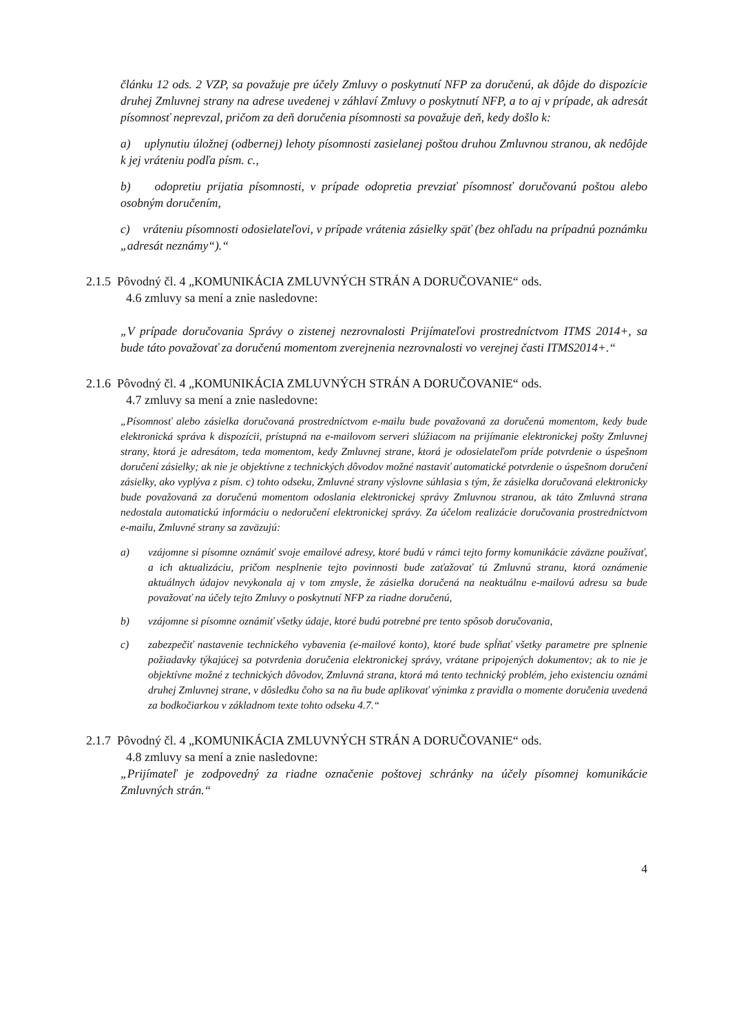článku 12 ods. 2 VZP, sa považuje pre účely Zmluvy o poskytnutí NFP za doručenú, ak dôjde do dispozície druhej Zmluvnej strany na adrese uvedenej v záhlaví Zmluvy o poskytnutí NFP, a to aj v prípade, ak adresát písomnosť neprevzal, pričom za deň doručenia písomnosti sa považuje deň, kedy došlo k:
a) uplynutiu úložnej (odbernej) lehoty písomnosti zasielanej poštou druhou Zmluvnou stranou, ak nedôjde k jej vráteniu podľa písm. c.,
b) odopretiu prijatia písomnosti, v prípade odopretia prevziať písomnosť doručovanú poštou alebo osobným doručením,
c) vráteniu písomnosti odosielateľovi, v prípade vrátenia zásielky späť (bez ohľadu na prípadnú poznámku „adresát neznámy“).“
2.1.5 Pôvodný čl. 4 „KOMUNIKÁCIA ZMLUVNÝCH STRÁN A DORUČOVANIE“ ods.
4.6 zmluvy sa mení a znie nasledovne:
„V prípade doručovania Správy o zistenej nezrovnalosti Prijímateľovi prostredníctvom ITMS 2014+, sa bude táto považovať za doručenú momentom zverejnenia nezrovnalosti vo verejnej časti ITMS2014+.“
2.1.6 Pôvodný čl. 4 „KOMUNIKÁCIA ZMLUVNÝCH STRÁN A DORUČOVANIE“ ods.
4.7 zmluvy sa mení a znie nasledovne:
„Písomnosť alebo zásielka doručovaná prostredníctvom e-mailu bude považovaná za doručenú momentom, kedy bude elektronická správa k dispozícii, prístupná na e-mailovom serveri slúžiacom na prijímanie elektronickej pošty Zmluvnej strany, ktorá je adresátom, teda momentom, kedy Zmluvnej strane, ktorá je odosielateľom príde potvrdenie o úspešnom doručení zásielky; ak nie je objektívne z technických dôvodov možné nastaviť automatické potvrdenie o úspešnom doručení zásielky, ako vyplýva z písm. c) tohto odseku, Zmluvné strany výslovne súhlasia s tým, že zásielka doručovaná elektronicky bude považovaná za doručenú momentom odoslania elektronickej správy Zmluvnou stranou, ak táto Zmluvná strana nedostala automatickú informáciu o nedoručení elektronickej správy. Za účelom realizácie doručovania prostredníctvom e-mailu, Zmluvné strany sa zaväzujú:
a) vzájomne si písomne oznámiť svoje emailové adresy, ktoré budú v rámci tejto formy komunikácie záväzne používať, a ich aktualizáciu, pričom nesplnenie tejto povinnosti bude zaťažovať tú Zmluvnú stranu, ktorá oznámenie aktuálnych údajov nevykonala aj v tom zmysle, že zásielka doručená na neaktuálnu e-mailovú adresu sa bude považovať na účely tejto Zmluvy o poskytnutí NFP za riadne doručenú,
b) vzájomne si písomne oznámiť všetky údaje, ktoré budú potrebné pre tento spôsob doručovania,
c) zabezpečiť nastavenie technického vybavenia (e-mailové konto), ktoré bude spĺňať všetky parametre pre splnenie požiadavky týkajúcej sa potvrdenia doručenia elektronickej správy, vrátane pripojených dokumentov; ak to nie je objektívne možné z technických dôvodov, Zmluvná strana, ktorá má tento technický problém, jeho existenciu oznámi druhej Zmluvnej strane, v dôsledku čoho sa na ňu bude aplikovať výnimka z pravidla o momente doručenia uvedená za bodkočiarkou v základnom texte tohto odseku 4.7.“
2.1.7 Pôvodný čl. 4 „KOMUNIKÁCIA ZMLUVNÝCH STRÁN A DORUČOVANIE“ ods.
4.8 zmluvy sa mení a znie nasledovne:
„Prijímateľ je zodpovedný za riadne označenie poštovej schránky na účely písomnej komunikácie Zmluvných strán.“
4